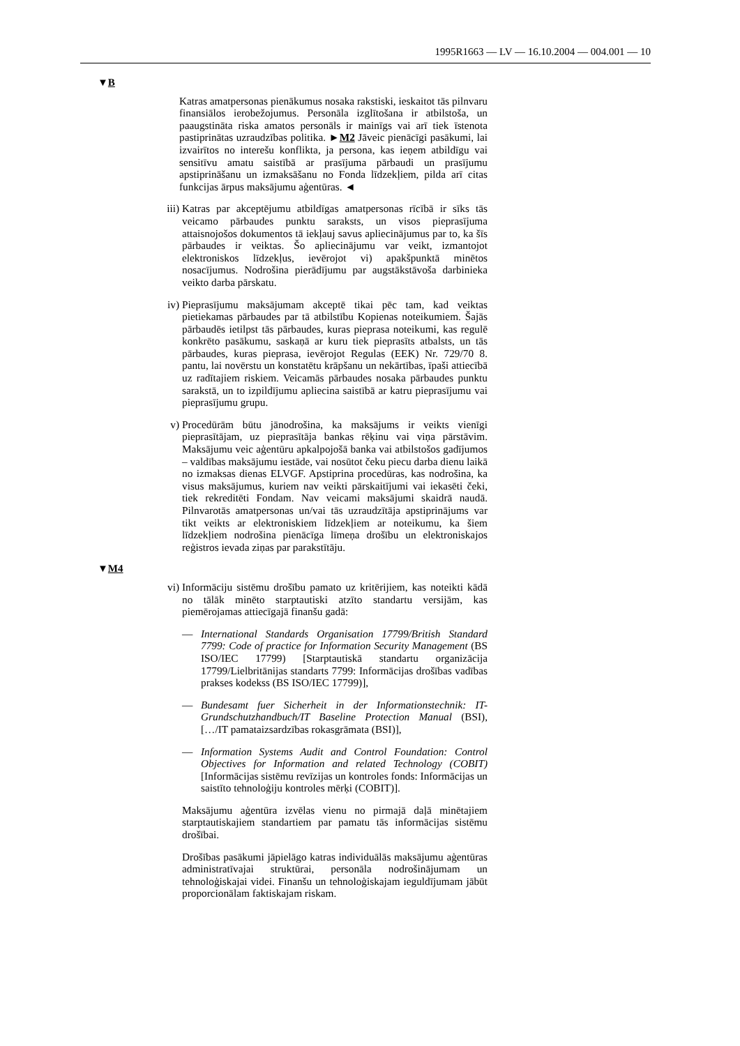1995R1663 — LV — 16.10.2004 — 004.001 — 10
▼B
Katras amatpersonas pienākumus nosaka rakstiski, ieskaitot tās pilnvaru finansiālos ierobežojumus. Personāla izglītošana ir atbilstoša, un paaugstināta riska amatos personāls ir mainīgs vai arī tiek īstenota pastiprinātas uzraudzības politika. ►M2 Jāveic pienācīgi pasākumi, lai izvairītos no interešu konflikta, ja persona, kas ieņem atbildīgu vai sensitīvu amatu saistībā ar prasījuma pārbaudi un prasījumu apstiprināšanu un izmaksāšanu no Fonda līdzekļiem, pilda arī citas funkcijas ārpus maksājumu aģentūras. ◄
iii)
Katras par akceptējumu atbildīgas amatpersonas rīcībā ir sīks tās veicamo pārbaudes punktu saraksts, un visos pieprasījuma attaisnojošos dokumentos tā iekļauj savus apliecinājumus par to, ka šīs pārbaudes ir veiktas. Šo apliecinājumu var veikt, izmantojot elektroniskos līdzekļus, ievērojot vi) apakšpunktā minētos nosacījumus. Nodrošina pierādījumu par augstākstāvoša darbinieka veikto darba pārskatu.
iv) Pieprasījumu maksājumam akceptē tikai pēc tam, kad veiktas pietiekamas pārbaudes par tā atbilstību Kopienas noteikumiem. Šajās pārbaudēs ietilpst tās pārbaudes, kuras pieprasa noteikumi, kas regulē konkrēto pasākumu, saskaņā ar kuru tiek pieprasīts atbalsts, un tās pārbaudes, kuras pieprasa, ievērojot Regulas (EEK) Nr. 729/70 8. pantu, lai novērstu un konstatētu krāpšanu un nekārtības, īpaši attiecībā uz radītajiem riskiem. Veicamās pārbaudes nosaka pārbaudes punktu sarakstā, un to izpildījumu apliecina saistībā ar katru pieprasījumu vai pieprasījumu grupu.
v) Procedūrām būtu jānodrošina, ka maksājums ir veikts vienīgi pieprasītājam, uz pieprasītāja bankas rēķinu vai viņa pārstāvim. Maksājumu veic aģentūru apkalpojošā banka vai atbilstošos gadījumos – valdības maksājumu iestāde, vai nosūtot čeku piecu darba dienu laikā no izmaksas dienas ELVGF. Apstiprina procedūras, kas nodrošina, ka visus maksājumus, kuriem nav veikti pārskaitījumi vai iekasēti čeki, tiek rekreditēti Fondam. Nav veicami maksājumi skaidrā naudā. Pilnvarotās amatpersonas un/vai tās uzraudzītāja apstiprinājums var tikt veikts ar elektroniskiem līdzekļiem ar noteikumu, ka šiem līdzekļiem nodrošina pienācīga līmeņa drošību un elektroniskajos reģistros ievada ziņas par parakstītāju.
▼M4
vi) Informāciju sistēmu drošību pamato uz kritērijiem, kas noteikti kādā no tālāk minēto starptautiski atzīto standartu versijām, kas piemērojamas attiecīgajā finanšu gadā:
— International Standards Organisation 17799/British Standard 7799: Code of practice for Information Security Management (BS ISO/IEC 17799) [Starptautiskā standartu organizācija 17799/Lielbritānijas standarts 7799: Informācijas drošības vadības prakses kodekss (BS ISO/IEC 17799)],
— Bundesamt fuer Sicherheit in der Informationstechnik: IT-Grundschutzhandbuch/IT Baseline Protection Manual (BSI), […/IT pamataizsardzības rokasgrāmata (BSI)],
— Information Systems Audit and Control Foundation: Control Objectives for Information and related Technology (COBIT) [Informācijas sistēmu revīzijas un kontroles fonds: Informācijas un saistīto tehnoloģiju kontroles mērķi (COBIT)].
Maksājumu aģentūra izvēlas vienu no pirmajā daļā minētajiem starptautiskajiem standartiem par pamatu tās informācijas sistēmu drošībai.
Drošības pasākumi jāpielāgo katras individuālās maksājumu aģentūras administratīvajai struktūrai, personāla nodrošinājumam un tehnoloģiskajai videi. Finanšu un tehnoloģiskajam ieguldījumam jābūt proporcionālam faktiskajam riskam.